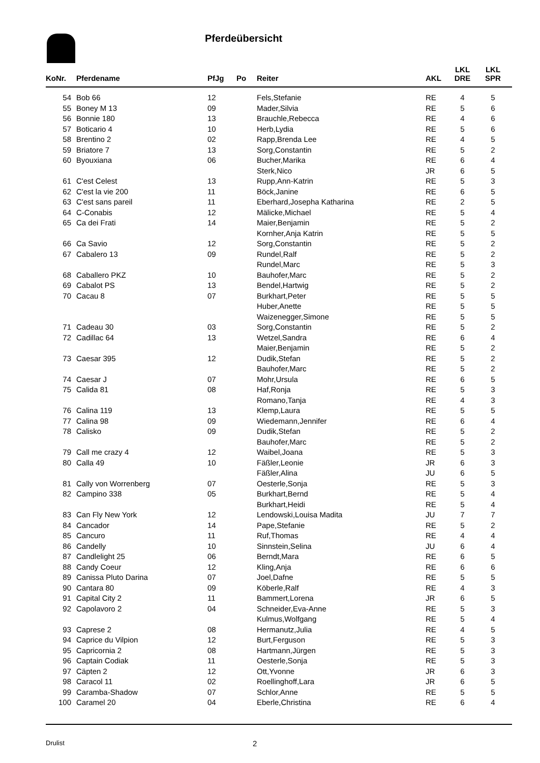Pferdeübersicht
| KoNr. | Pferdename | PfJg | Po | Reiter | AKL | LKL DRE | LKL SPR |
| --- | --- | --- | --- | --- | --- | --- | --- |
| 54 | Bob 66 | 12 | | Fels,Stefanie | RE | 4 | 5 |
| 55 | Boney M 13 | 09 | | Mader,Silvia | RE | 5 | 6 |
| 56 | Bonnie 180 | 13 | | Brauchle,Rebecca | RE | 4 | 6 |
| 57 | Boticario 4 | 10 | | Herb,Lydia | RE | 5 | 6 |
| 58 | Brentino 2 | 02 | | Rapp,Brenda Lee | RE | 4 | 5 |
| 59 | Briatore 7 | 13 | | Sorg,Constantin | RE | 5 | 2 |
| 60 | Byouxiana | 06 | | Bucher,Marika | RE | 6 | 4 |
| | | | | Sterk,Nico | JR | 6 | 5 |
| 61 | C'est Celest | 13 | | Rupp,Ann-Katrin | RE | 5 | 3 |
| 62 | C'est la vie 200 | 11 | | Böck,Janine | RE | 6 | 5 |
| 63 | C'est sans pareil | 11 | | Eberhard,Josepha Katharina | RE | 2 | 5 |
| 64 | C-Conabis | 12 | | Mälicke,Michael | RE | 5 | 4 |
| 65 | Ca dei Frati | 14 | | Maier,Benjamin | RE | 5 | 2 |
| | | | | Kornher,Anja Katrin | RE | 5 | 5 |
| 66 | Ca Savio | 12 | | Sorg,Constantin | RE | 5 | 2 |
| 67 | Cabalero 13 | 09 | | Rundel,Ralf | RE | 5 | 2 |
| | | | | Rundel,Marc | RE | 5 | 3 |
| 68 | Caballero PKZ | 10 | | Bauhofer,Marc | RE | 5 | 2 |
| 69 | Cabalot PS | 13 | | Bendel,Hartwig | RE | 5 | 2 |
| 70 | Cacau 8 | 07 | | Burkhart,Peter | RE | 5 | 5 |
| | | | | Huber,Anette | RE | 5 | 5 |
| | | | | Waizenegger,Simone | RE | 5 | 5 |
| 71 | Cadeau 30 | 03 | | Sorg,Constantin | RE | 5 | 2 |
| 72 | Cadillac 64 | 13 | | Wetzel,Sandra | RE | 6 | 4 |
| | | | | Maier,Benjamin | RE | 5 | 2 |
| 73 | Caesar 395 | 12 | | Dudik,Stefan | RE | 5 | 2 |
| | | | | Bauhofer,Marc | RE | 5 | 2 |
| 74 | Caesar J | 07 | | Mohr,Ursula | RE | 6 | 5 |
| 75 | Calida 81 | 08 | | Haf,Ronja | RE | 5 | 3 |
| | | | | Romano,Tanja | RE | 4 | 3 |
| 76 | Calina 119 | 13 | | Klemp,Laura | RE | 5 | 5 |
| 77 | Calina 98 | 09 | | Wiedemann,Jennifer | RE | 6 | 4 |
| 78 | Calisko | 09 | | Dudik,Stefan | RE | 5 | 2 |
| | | | | Bauhofer,Marc | RE | 5 | 2 |
| 79 | Call me crazy 4 | 12 | | Waibel,Joana | RE | 5 | 3 |
| 80 | Calla 49 | 10 | | Fäßler,Leonie | JR | 6 | 3 |
| | | | | Fäßler,Alina | JU | 6 | 5 |
| 81 | Cally von Worrenberg | 07 | | Oesterle,Sonja | RE | 5 | 3 |
| 82 | Campino 338 | 05 | | Burkhart,Bernd | RE | 5 | 4 |
| | | | | Burkhart,Heidi | RE | 5 | 4 |
| 83 | Can Fly New York | 12 | | Lendowski,Louisa Madita | JU | 7 | 7 |
| 84 | Cancador | 14 | | Pape,Stefanie | RE | 5 | 2 |
| 85 | Cancuro | 11 | | Ruf,Thomas | RE | 4 | 4 |
| 86 | Candelly | 10 | | Sinnstein,Selina | JU | 6 | 4 |
| 87 | Candlelight 25 | 06 | | Berndt,Mara | RE | 6 | 5 |
| 88 | Candy Coeur | 12 | | Kling,Anja | RE | 6 | 6 |
| 89 | Canissa Pluto Darina | 07 | | Joel,Dafne | RE | 5 | 5 |
| 90 | Cantara 80 | 09 | | Köberle,Ralf | RE | 4 | 3 |
| 91 | Capital City 2 | 11 | | Bammert,Lorena | JR | 6 | 5 |
| 92 | Capolavoro 2 | 04 | | Schneider,Eva-Anne | RE | 5 | 3 |
| | | | | Kulmus,Wolfgang | RE | 5 | 4 |
| 93 | Caprese 2 | 08 | | Hermanutz,Julia | RE | 4 | 5 |
| 94 | Caprice du Vilpion | 12 | | Burt,Ferguson | RE | 5 | 3 |
| 95 | Capricornia 2 | 08 | | Hartmann,Jürgen | RE | 5 | 3 |
| 96 | Captain Codiak | 11 | | Oesterle,Sonja | RE | 5 | 3 |
| 97 | Cäpten 2 | 12 | | Ott,Yvonne | JR | 6 | 3 |
| 98 | Caracol 11 | 02 | | Roellinghoff,Lara | JR | 6 | 5 |
| 99 | Caramba-Shadow | 07 | | Schlor,Anne | RE | 5 | 5 |
| 100 | Caramel 20 | 04 | | Eberle,Christina | RE | 6 | 4 |
Drulist 2